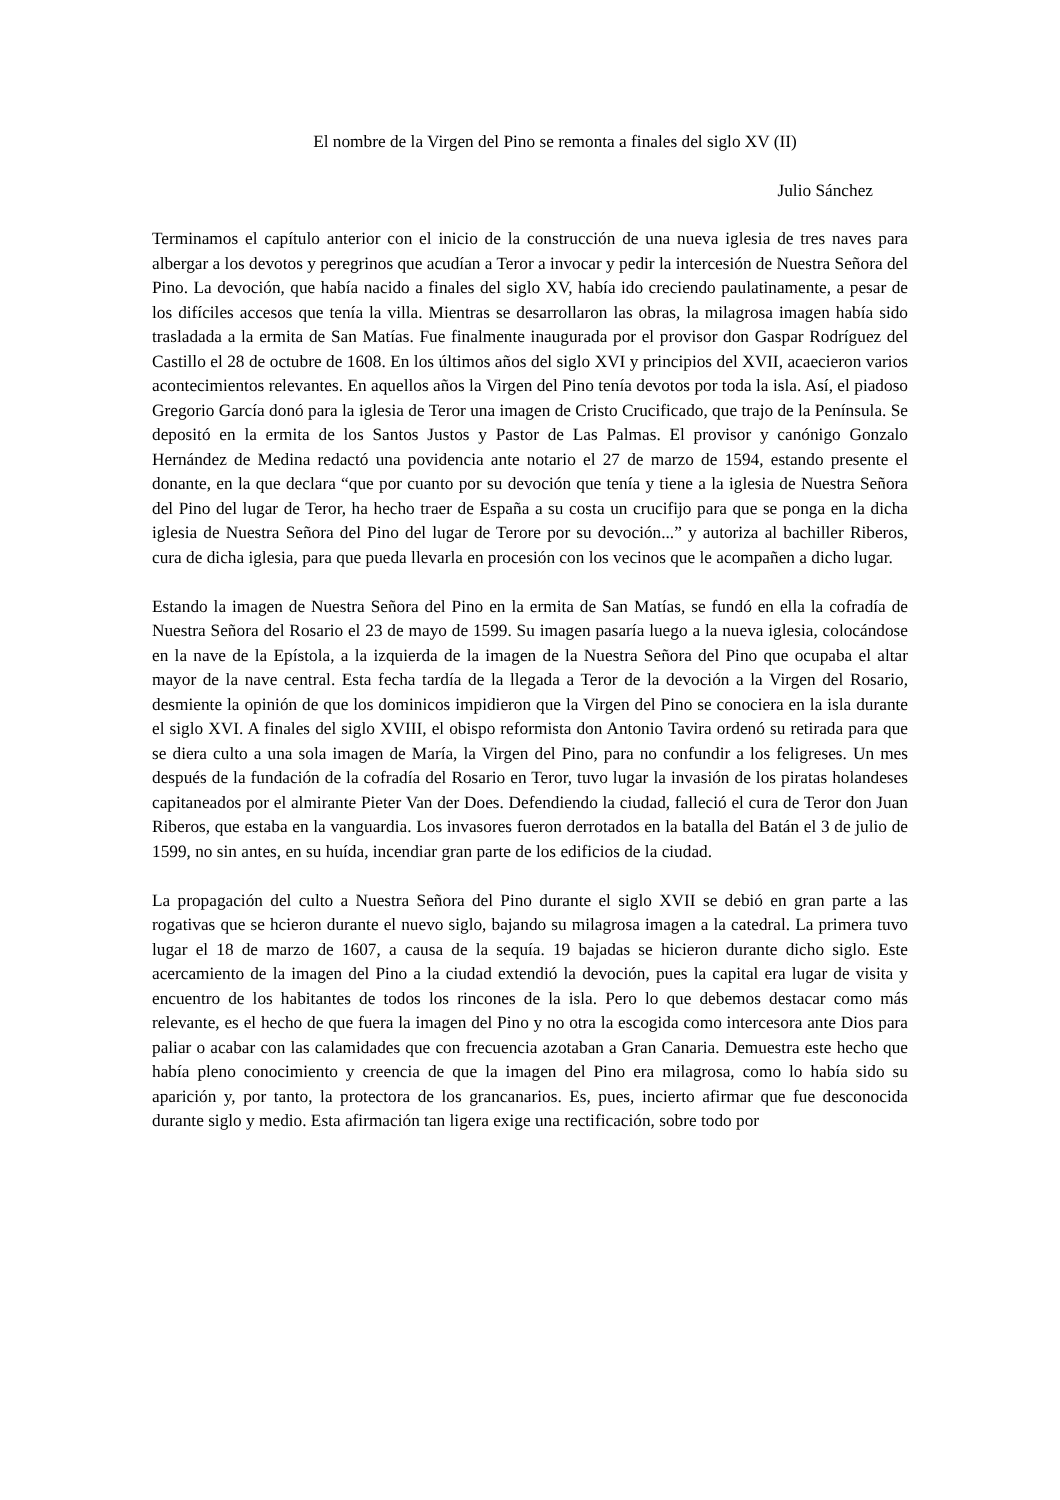El nombre de la Virgen del Pino se remonta a finales del siglo XV (II)
Julio Sánchez
Terminamos el capítulo anterior con el inicio de la construcción de una nueva iglesia de tres naves para albergar a los devotos y peregrinos que acudían a Teror a invocar y pedir la intercesión de Nuestra Señora del Pino. La devoción, que había nacido a finales del siglo XV, había ido creciendo paulatinamente, a pesar de los difíciles accesos que tenía la villa. Mientras se desarrollaron las obras, la milagrosa imagen había sido trasladada a la ermita de San Matías. Fue finalmente inaugurada por el provisor don Gaspar Rodríguez del Castillo el 28 de octubre de 1608. En los últimos años del siglo XVI y principios del XVII, acaecieron varios acontecimientos relevantes. En aquellos años la Virgen del Pino tenía devotos por toda la isla. Así, el piadoso Gregorio García donó para la iglesia de Teror una imagen de Cristo Crucificado, que trajo de la Península. Se depositó en la ermita de los Santos Justos y Pastor de Las Palmas. El provisor y canónigo Gonzalo Hernández de Medina redactó una povidencia ante notario el 27 de marzo de 1594, estando presente el donante, en la que declara “que por cuanto por su devoción que tenía y tiene a la iglesia de Nuestra Señora del Pino del lugar de Teror, ha hecho traer de España a su costa un crucifijo para que se ponga en la dicha iglesia de Nuestra Señora del Pino del lugar de Terore por su devoción...” y autoriza al bachiller Riberos, cura de dicha iglesia, para que pueda llevarla en procesión con los vecinos que le acompañen a dicho lugar.
Estando la imagen de Nuestra Señora del Pino en la ermita de San Matías, se fundó en ella la cofradía de Nuestra Señora del Rosario el 23 de mayo de 1599. Su imagen pasaría luego a la nueva iglesia, colocándose en la nave de la Epístola, a la izquierda de la imagen de la Nuestra Señora del Pino que ocupaba el altar mayor de la nave central. Esta fecha tardía de la llegada a Teror de la devoción a la Virgen del Rosario, desmiente la opinión de que los dominicos impidieron que la Virgen del Pino se conociera en la isla durante el siglo XVI. A finales del siglo XVIII, el obispo reformista don Antonio Tavira ordenó su retirada para que se diera culto a una sola imagen de María, la Virgen del Pino, para no confundir a los feligreses. Un mes después de la fundación de la cofradía del Rosario en Teror, tuvo lugar la invasión de los piratas holandeses capitaneados por el almirante Pieter Van der Does. Defendiendo la ciudad, falleció el cura de Teror don Juan Riberos, que estaba en la vanguardia. Los invasores fueron derrotados en la batalla del Batán el 3 de julio de 1599, no sin antes, en su huída, incendiar gran parte de los edificios de la ciudad.
La propagación del culto a Nuestra Señora del Pino durante el siglo XVII se debió en gran parte a las rogativas que se hcieron durante el nuevo siglo, bajando su milagrosa imagen a la catedral. La primera tuvo lugar el 18 de marzo de 1607, a causa de la sequía. 19 bajadas se hicieron durante dicho siglo. Este acercamiento de la imagen del Pino a la ciudad extendió la devoción, pues la capital era lugar de visita y encuentro de los habitantes de todos los rincones de la isla. Pero lo que debemos destacar como más relevante, es el hecho de que fuera la imagen del Pino y no otra la escogida como intercesora ante Dios para paliar o acabar con las calamidades que con frecuencia azotaban a Gran Canaria. Demuestra este hecho que había pleno conocimiento y creencia de que la imagen del Pino era milagrosa, como lo había sido su aparición y, por tanto, la protectora de los grancanarios. Es, pues, incierto afirmar que fue desconocida durante siglo y medio. Esta afirmación tan ligera exige una rectificación, sobre todo por